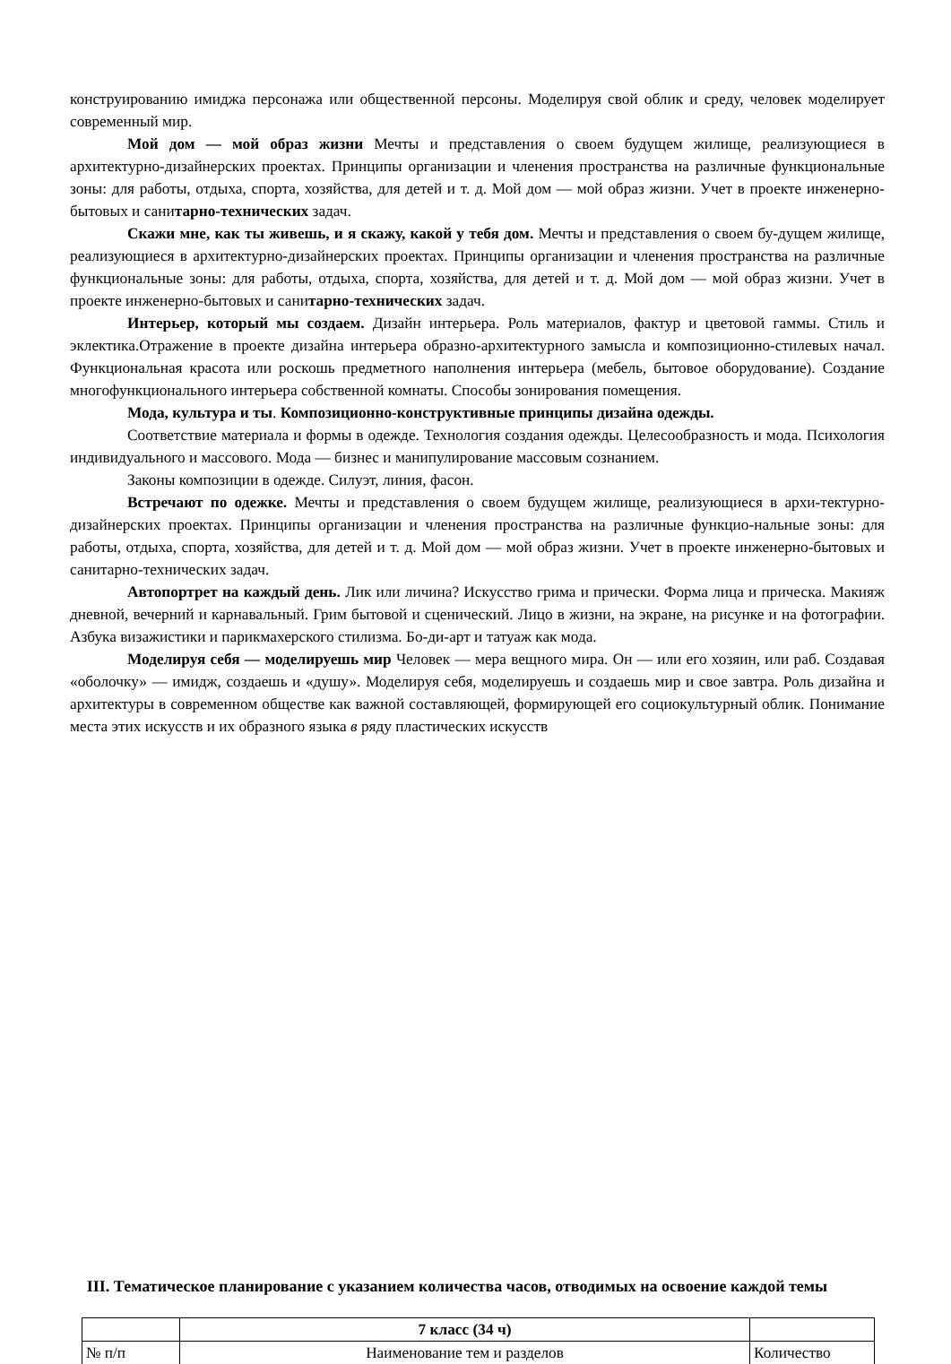конструированию имиджа персонажа или общественной персоны. Моделируя свой облик и среду, человек моделирует современный мир.
Мой дом — мой образ жизни Мечты и представления о своем будущем жилище, реализующиеся в архитектурно-дизайнерских проектах. Принципы организации и членения пространства на различные функциональные зоны: для работы, отдыха, спорта, хозяйства, для детей и т. д. Мой дом — мой образ жизни. Учет в проекте инженерно-бытовых и санитарно-технических задач.
Скажи мне, как ты живешь, и я скажу, какой у тебя дом. Мечты и представления о своем бу-дущем жилище, реализующиеся в архитектурно-дизайнерских проектах. Принципы организации и членения пространства на различные функциональные зоны: для работы, отдыха, спорта, хозяйства, для детей и т. д. Мой дом — мой образ жизни. Учет в проекте инженерно-бытовых и санитарно-технических задач.
Интерьер, который мы создаем. Дизайн интерьера. Роль материалов, фактур и цветовой гаммы. Стиль и эклектика.Отражение в проекте дизайна интерьера образно-архитектурного замысла и композиционно-стилевых начал. Функциональная красота или роскошь предметного наполнения интерьера (мебель, бытовое оборудование). Создание многофункционального интерьера собственной комнаты. Способы зонирования помещения.
Мода, культура и ты. Композиционно-конструктивные принципы дизайна одежды.
Соответствие материала и формы в одежде. Технология создания одежды. Целесообразность и мода. Психология индивидуального и массового. Мода — бизнес и манипулирование массовым сознанием.
Законы композиции в одежде. Силуэт, линия, фасон.
Встречают по одежке. Мечты и представления о своем будущем жилище, реализующиеся в архи-тектурно-дизайнерских проектах. Принципы организации и членения пространства на различные функцио-нальные зоны: для работы, отдыха, спорта, хозяйства, для детей и т. д. Мой дом — мой образ жизни. Учет в проекте инженерно-бытовых и санитарно-технических задач.
Автопортрет на каждый день. Лик или личина? Искусство грима и прически. Форма лица и прическа. Макияж дневной, вечерний и карнавальный. Грим бытовой и сценический. Лицо в жизни, на экране, на рисунке и на фотографии. Азбука визажистики и парикмахерского стилизма. Бо-ди-арт и татуаж как мода.
Моделируя себя — моделируешь мир Человек — мера вещного мира. Он — или его хозяин, или раб. Создавая «оболочку» — имидж, создаешь и «душу». Моделируя себя, моделируешь и создаешь мир и свое завтра. Роль дизайна и архитектуры в современном обществе как важной составляющей, формирующей его социокультурный облик. Понимание места этих искусств и их образного языка в ряду пластических искусств
III. Тематическое планирование с указанием количества часов, отводимых на освоение каждой темы
| | 7 класс (34 ч) | |
| № п/п | Наименование тем и разделов | Количество |